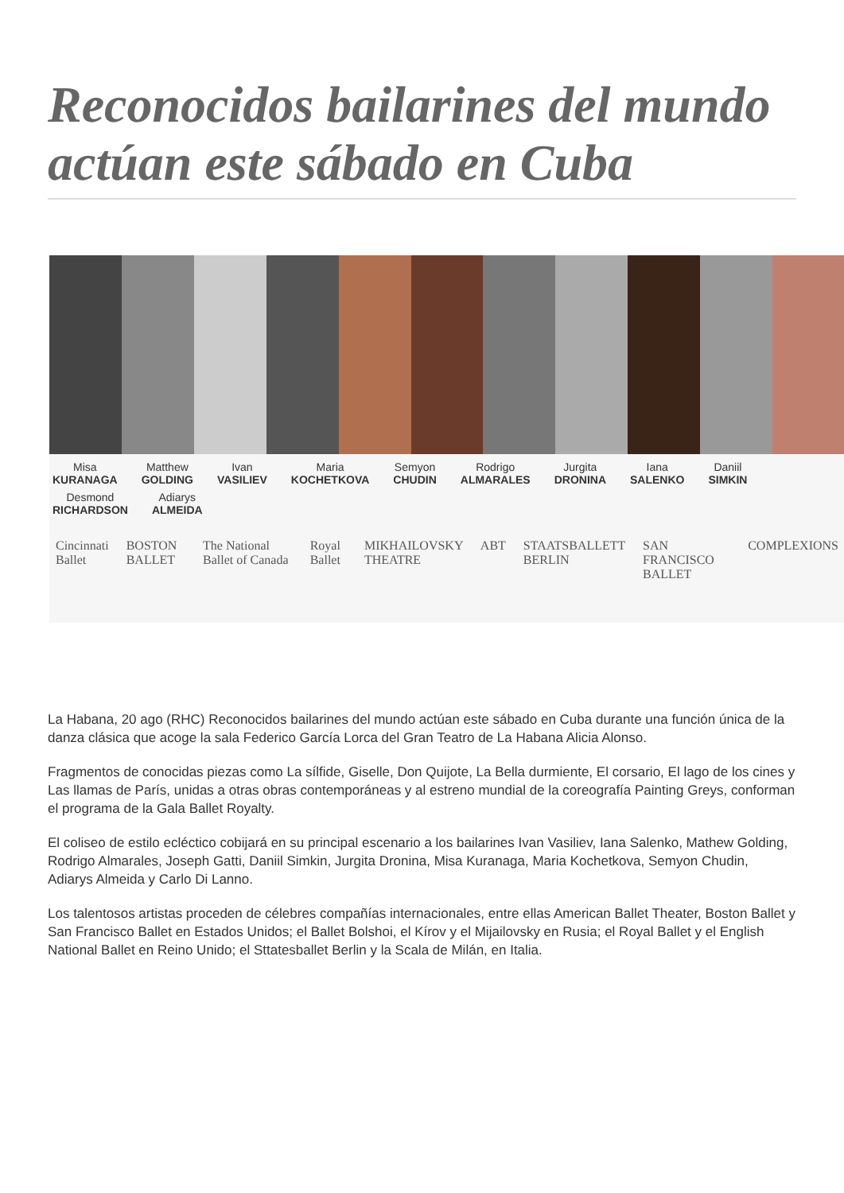Reconocidos bailarines del mundo actúan este sábado en Cuba
Misa
KURANAGA Matthew
GOLDING Ivan
VASILIEV Maria
KOCHETKOVA Semyon
CHUDIN Rodrigo
ALMARALES Jurgita
DRONINA Iana
SALENKO Daniil
SIMKIN Desmond
RICHARDSON Adiarys
ALMEIDA
Cincinnati Ballet BOSTON BALLET The National Ballet of Canada Royal Ballet MIKHAILOVSKY THEATRE ABT STAATSBALLETT BERLIN SAN FRANCISCO BALLET COMPLEXIONS
La Habana, 20 ago (RHC) Reconocidos bailarines del mundo actúan este sábado en Cuba durante una función única de la danza clásica que acoge la sala Federico García Lorca del Gran Teatro de La Habana Alicia Alonso.
Fragmentos de conocidas piezas como La sílfide, Giselle, Don Quijote, La Bella durmiente, El corsario, El lago de los cines y Las llamas de París, unidas a otras obras contemporáneas y al estreno mundial de la coreografía Painting Greys, conforman el programa de la Gala Ballet Royalty.
El coliseo de estilo ecléctico cobijará en su principal escenario a los bailarines Ivan Vasiliev, Iana Salenko, Mathew Golding, Rodrigo Almarales, Joseph Gatti, Daniil Simkin, Jurgita Dronina, Misa Kuranaga, Maria Kochetkova, Semyon Chudin, Adiarys Almeida y Carlo Di Lanno.
Los talentosos artistas proceden de célebres compañías internacionales, entre ellas American Ballet Theater, Boston Ballet y San Francisco Ballet en Estados Unidos; el Ballet Bolshoi, el Kírov y el Mijailovsky en Rusia; el Royal Ballet y el English National Ballet en Reino Unido; el Sttatesballet Berlin y la Scala de Milán, en Italia.